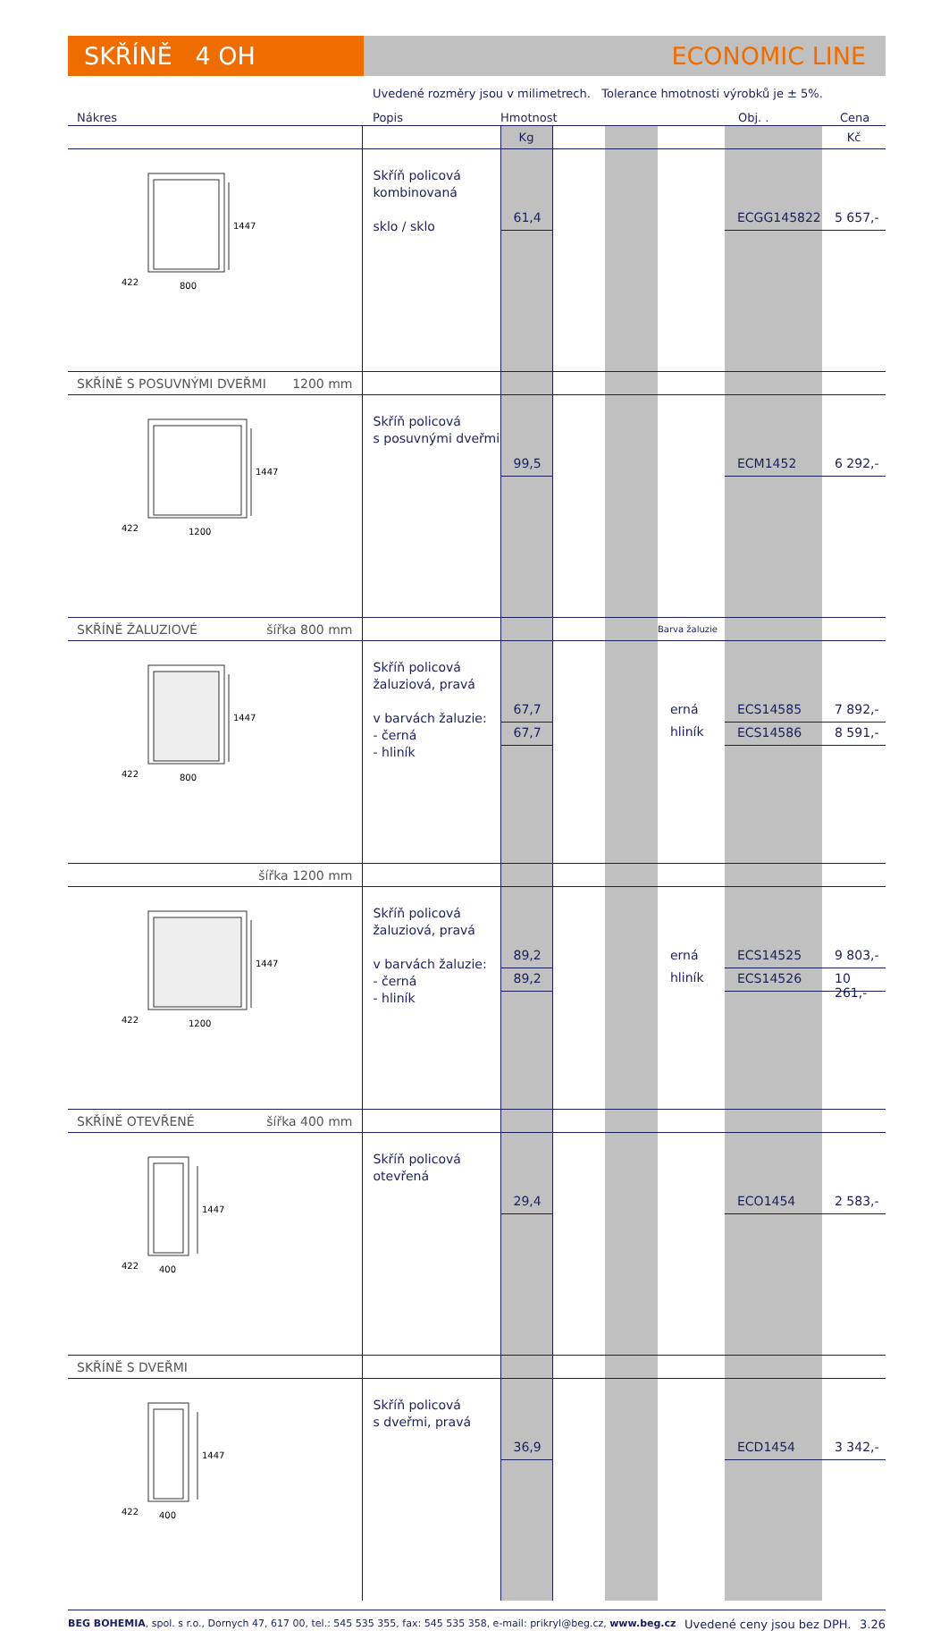SKŘÍNĚ 4 OH ECONOMIC LINE
Uvedené rozměry jsou v milimetrech. Tolerance hmotnosti výrobků je ± 5%.
| Nákres | Popis | Hmotnost | | | | Obj. . | Cena |
| --- | --- | --- | --- | --- | --- | --- | --- |
| | | Kg | | | | | Kč |
| 1447 422 800 | Skříň policová kombinovaná sklo / sklo | 61,4 | | | | ECGG145822 | 5 657,- |
| SKŘÍNĚ S POSUVNÝMI DVEŘMI 1200 mm | | | | | | | |
| 1447 422 1200 | Skříň policová s posuvnými dveřmi | 99,5 | | | | ECM1452 | 6 292,- |
| SKŘÍNĚ ŽALUZIOVÉ šířka 800 mm | | | | | Barva žaluzie | | |
| 1447 422 800 | Skříň policová žaluziová, pravá v barvách žaluzie: - černá - hliník | 67,7 67,7 | | | erná hliník | ECS14585 ECS14586 | 7 892,- 8 591,- |
| šířka 1200 mm | | | | | | | |
| 1447 422 1200 | Skříň policová žaluziová, pravá v barvách žaluzie: - černá - hliník | 89,2 89,2 | | | erná hliník | ECS14525 ECS14526 | 9 803,- 10 261,- |
| SKŘÍNĚ OTEVŘENÉ šířka 400 mm | | | | | | | |
| 1447 422 400 | Skříň policová otevřená | 29,4 | | | | ECO1454 | 2 583,- |
| SKŘÍNĚ S DVEŘMI | | | | | | | |
| 1447 422 400 | Skříň policová s dveřmi, pravá | 36,9 | | | | ECD1454 | 3 342,- |
BEG BOHEMIA, spol. s r.o., Dornych 47, 617 00, tel.: 545 535 355, fax: 545 535 358, e-mail: prikryl@beg.cz, www.beg.cz Uvedené ceny jsou bez DPH. 3.26